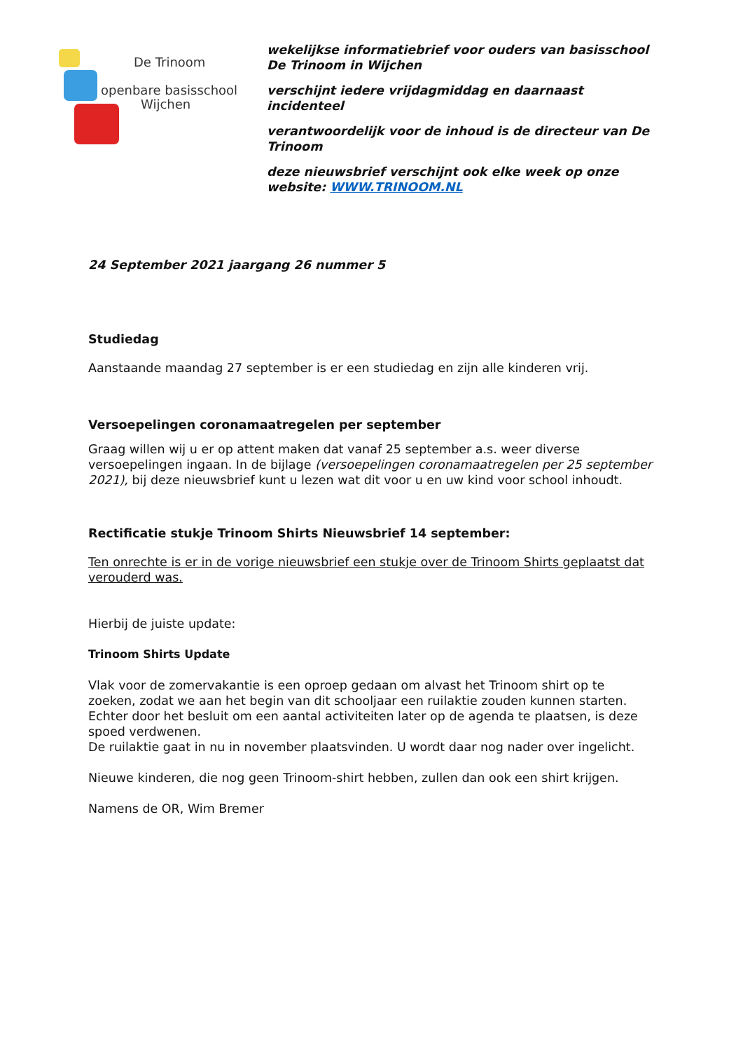De Trinoom
openbare basisschool
Wijchen
wekelijkse informatiebrief voor ouders van basisschool De Trinoom in Wijchen
verschijnt iedere vrijdagmiddag en daarnaast incidenteel
verantwoordelijk voor de inhoud is de directeur van De Trinoom
deze nieuwsbrief verschijnt ook elke week op onze website: WWW.TRINOOM.NL
24 September 2021 jaargang 26 nummer 5
Studiedag
Aanstaande maandag 27 september is er een studiedag en zijn alle kinderen vrij.
Versoepelingen coronamaatregelen per september
Graag willen wij u er op attent maken dat vanaf 25 september a.s. weer diverse versoepelingen ingaan. In de bijlage (versoepelingen coronamaatregelen per 25 september 2021), bij deze nieuwsbrief kunt u lezen wat dit voor u en uw kind voor school inhoudt.
Rectificatie stukje Trinoom Shirts Nieuwsbrief 14 september:
Ten onrechte is er in de vorige nieuwsbrief een stukje over de Trinoom Shirts geplaatst dat verouderd was.
Hierbij de juiste update:
Trinoom Shirts Update
Vlak voor de zomervakantie is een oproep gedaan om alvast het Trinoom shirt op te zoeken, zodat we aan het begin van dit schooljaar een ruilaktie zouden kunnen starten. Echter door het besluit om een aantal activiteiten later op de agenda te plaatsen, is deze spoed verdwenen.
De ruilaktie gaat in nu in november plaatsvinden. U wordt daar nog nader over ingelicht.
Nieuwe kinderen, die nog geen Trinoom-shirt hebben, zullen dan ook een shirt krijgen.
Namens de OR, Wim Bremer